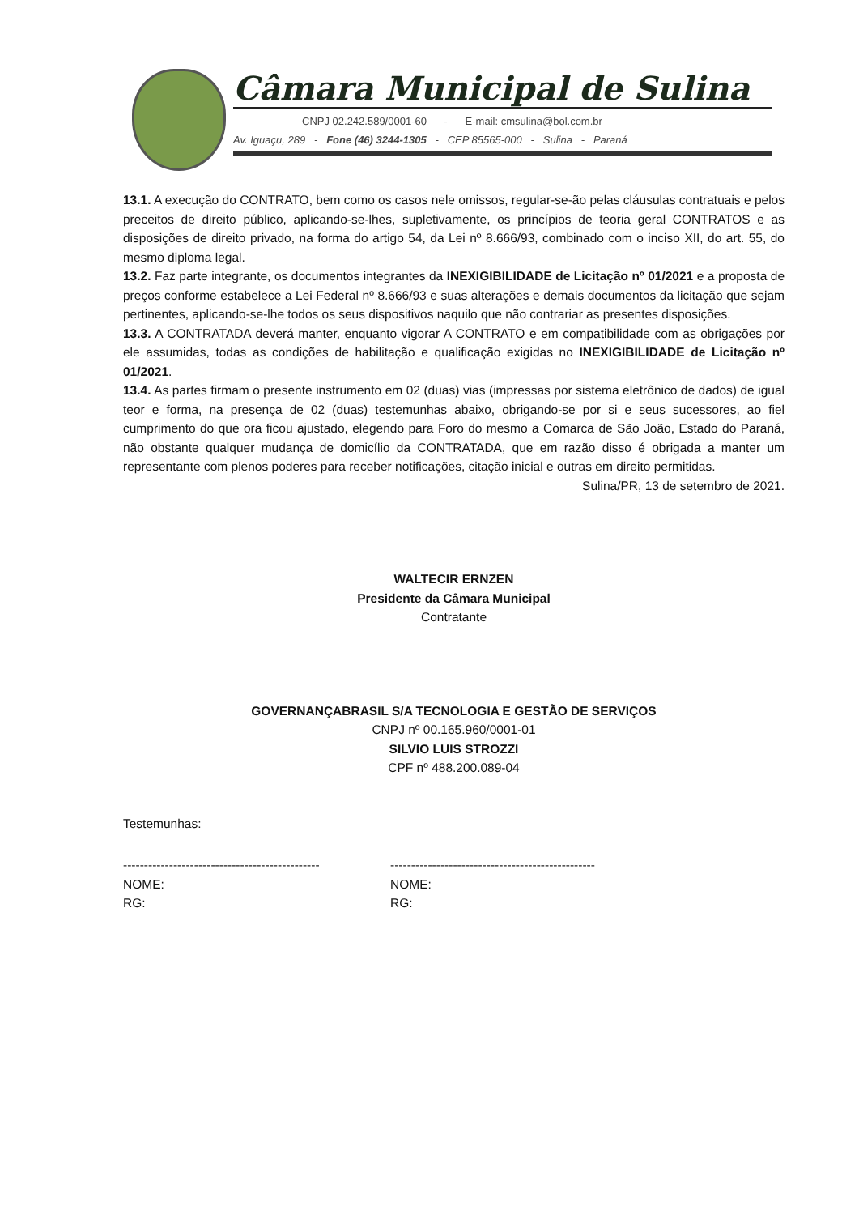Câmara Municipal de Sulina
CNPJ 02.242.589/0001-60 - E-mail: cmsulina@bol.com.br
Av. Iguaçu, 289 - Fone (46) 3244-1305 - CEP 85565-000 - Sulina - Paraná
13.1. A execução do CONTRATO, bem como os casos nele omissos, regular-se-ão pelas cláusulas contratuais e pelos preceitos de direito público, aplicando-se-lhes, supletivamente, os princípios de teoria geral CONTRATOS e as disposições de direito privado, na forma do artigo 54, da Lei nº 8.666/93, combinado com o inciso XII, do art. 55, do mesmo diploma legal.
13.2. Faz parte integrante, os documentos integrantes da INEXIGIBILIDADE de Licitação nº 01/2021 e a proposta de preços conforme estabelece a Lei Federal nº 8.666/93 e suas alterações e demais documentos da licitação que sejam pertinentes, aplicando-se-lhe todos os seus dispositivos naquilo que não contrariar as presentes disposições.
13.3. A CONTRATADA deverá manter, enquanto vigorar A CONTRATO e em compatibilidade com as obrigações por ele assumidas, todas as condições de habilitação e qualificação exigidas no INEXIGIBILIDADE de Licitação nº 01/2021.
13.4. As partes firmam o presente instrumento em 02 (duas) vias (impressas por sistema eletrônico de dados) de igual teor e forma, na presença de 02 (duas) testemunhas abaixo, obrigando-se por si e seus sucessores, ao fiel cumprimento do que ora ficou ajustado, elegendo para Foro do mesmo a Comarca de São João, Estado do Paraná, não obstante qualquer mudança de domicílio da CONTRATADA, que em razão disso é obrigada a manter um representante com plenos poderes para receber notificações, citação inicial e outras em direito permitidas.
Sulina/PR, 13 de setembro de 2021.
WALTECIR ERNZEN
Presidente da Câmara Municipal
Contratante
GOVERNANÇABRASIL S/A TECNOLOGIA E GESTÃO DE SERVIÇOS
CNPJ nº 00.165.960/0001-01
SILVIO LUIS STROZZI
CPF nº 488.200.089-04
Testemunhas:
-----------------------------------------------
NOME:
RG:
-------------------------------------------------
NOME:
RG: